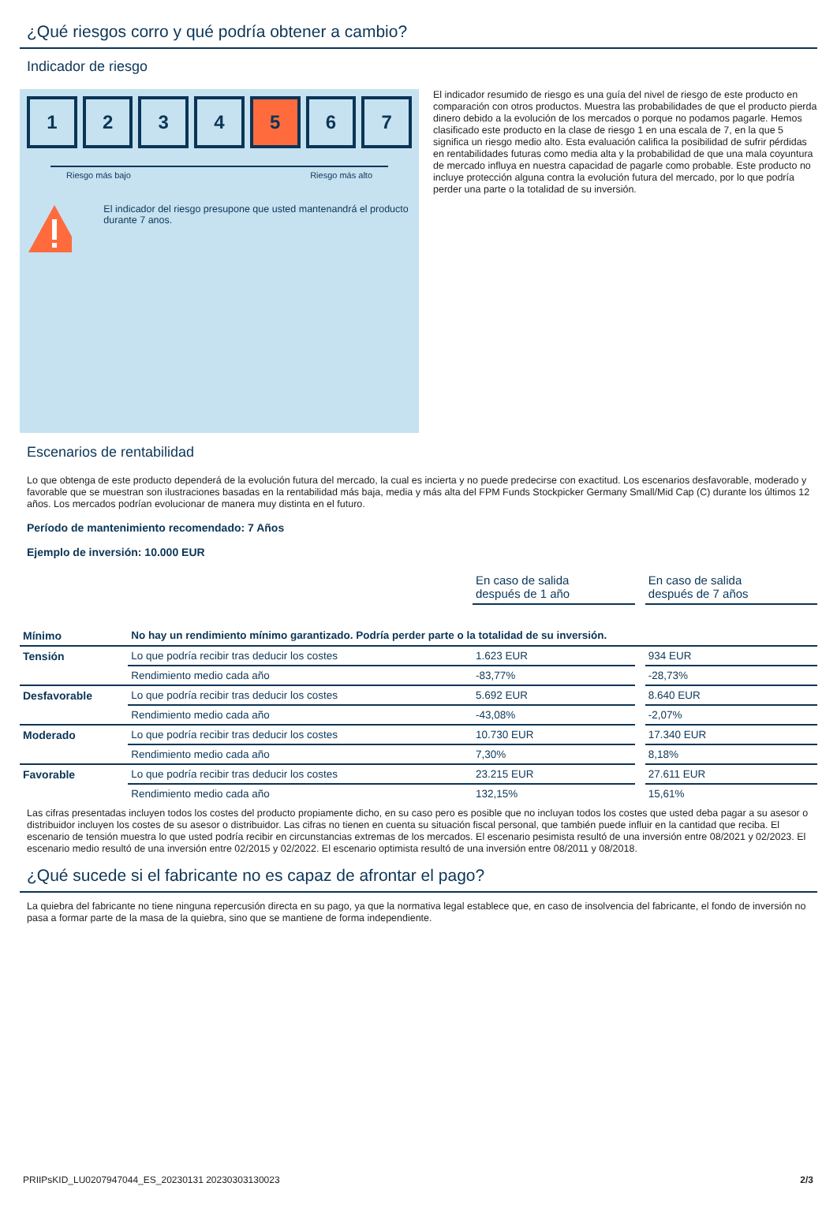¿Qué riesgos corro y qué podría obtener a cambio?
Indicador de riesgo
1 2 3 4 5 6 7
Riesgo más bajo Riesgo más alto
El indicador del riesgo presupone que usted mantenandrá el producto durante 7 anos.
El indicador resumido de riesgo es una guía del nivel de riesgo de este producto en comparación con otros productos. Muestra las probabilidades de que el producto pierda dinero debido a la evolución de los mercados o porque no podamos pagarle. Hemos clasificado este producto en la clase de riesgo 1 en una escala de 7, en la que 5 significa un riesgo medio alto. Esta evaluación califica la posibilidad de sufrir pérdidas en rentabilidades futuras como media alta y la probabilidad de que una mala coyuntura de mercado influya en nuestra capacidad de pagarle como probable. Este producto no incluye protección alguna contra la evolución futura del mercado, por lo que podría perder una parte o la totalidad de su inversión.
Escenarios de rentabilidad
Lo que obtenga de este producto dependerá de la evolución futura del mercado, la cual es incierta y no puede predecirse con exactitud. Los escenarios desfavorable, moderado y favorable que se muestran son ilustraciones basadas en la rentabilidad más baja, media y más alta del FPM Funds Stockpicker Germany Small/Mid Cap (C) durante los últimos 12 años. Los mercados podrían evolucionar de manera muy distinta en el futuro.
Período de mantenimiento recomendado: 7 Años
Ejemplo de inversión: 10.000 EUR
| | | En caso de salida después de 1 año | | En caso de salida después de 7 años |
| Mínimo | No hay un rendimiento mínimo garantizado. Podría perder parte o la totalidad de su inversión. | | | |
| Tensión | Lo que podría recibir tras deducir los costes | 1.623 EUR | | 934 EUR |
| | Rendimiento medio cada año | -83,77% | | -28,73% |
| Desfavorable | Lo que podría recibir tras deducir los costes | 5.692 EUR | | 8.640 EUR |
| | Rendimiento medio cada año | -43,08% | | -2,07% |
| Moderado | Lo que podría recibir tras deducir los costes | 10.730 EUR | | 17.340 EUR |
| | Rendimiento medio cada año | 7,30% | | 8,18% |
| Favorable | Lo que podría recibir tras deducir los costes | 23.215 EUR | | 27.611 EUR |
| | Rendimiento medio cada año | 132,15% | | 15,61% |
Las cifras presentadas incluyen todos los costes del producto propiamente dicho, en su caso pero es posible que no incluyan todos los costes que usted deba pagar a su asesor o distribuidor incluyen los costes de su asesor o distribuidor. Las cifras no tienen en cuenta su situación fiscal personal, que también puede influir en la cantidad que reciba. El escenario de tensión muestra lo que usted podría recibir en circunstancias extremas de los mercados. El escenario pesimista resultó de una inversión entre 08/2021 y 02/2023. El escenario medio resultó de una inversión entre 02/2015 y 02/2022. El escenario optimista resultó de una inversión entre 08/2011 y 08/2018.
¿Qué sucede si el fabricante no es capaz de afrontar el pago?
La quiebra del fabricante no tiene ninguna repercusión directa en su pago, ya que la normativa legal establece que, en caso de insolvencia del fabricante, el fondo de inversión no pasa a formar parte de la masa de la quiebra, sino que se mantiene de forma independiente.
PRIIPsKID_LU0207947044_ES_20230131 20230303130023 2/3